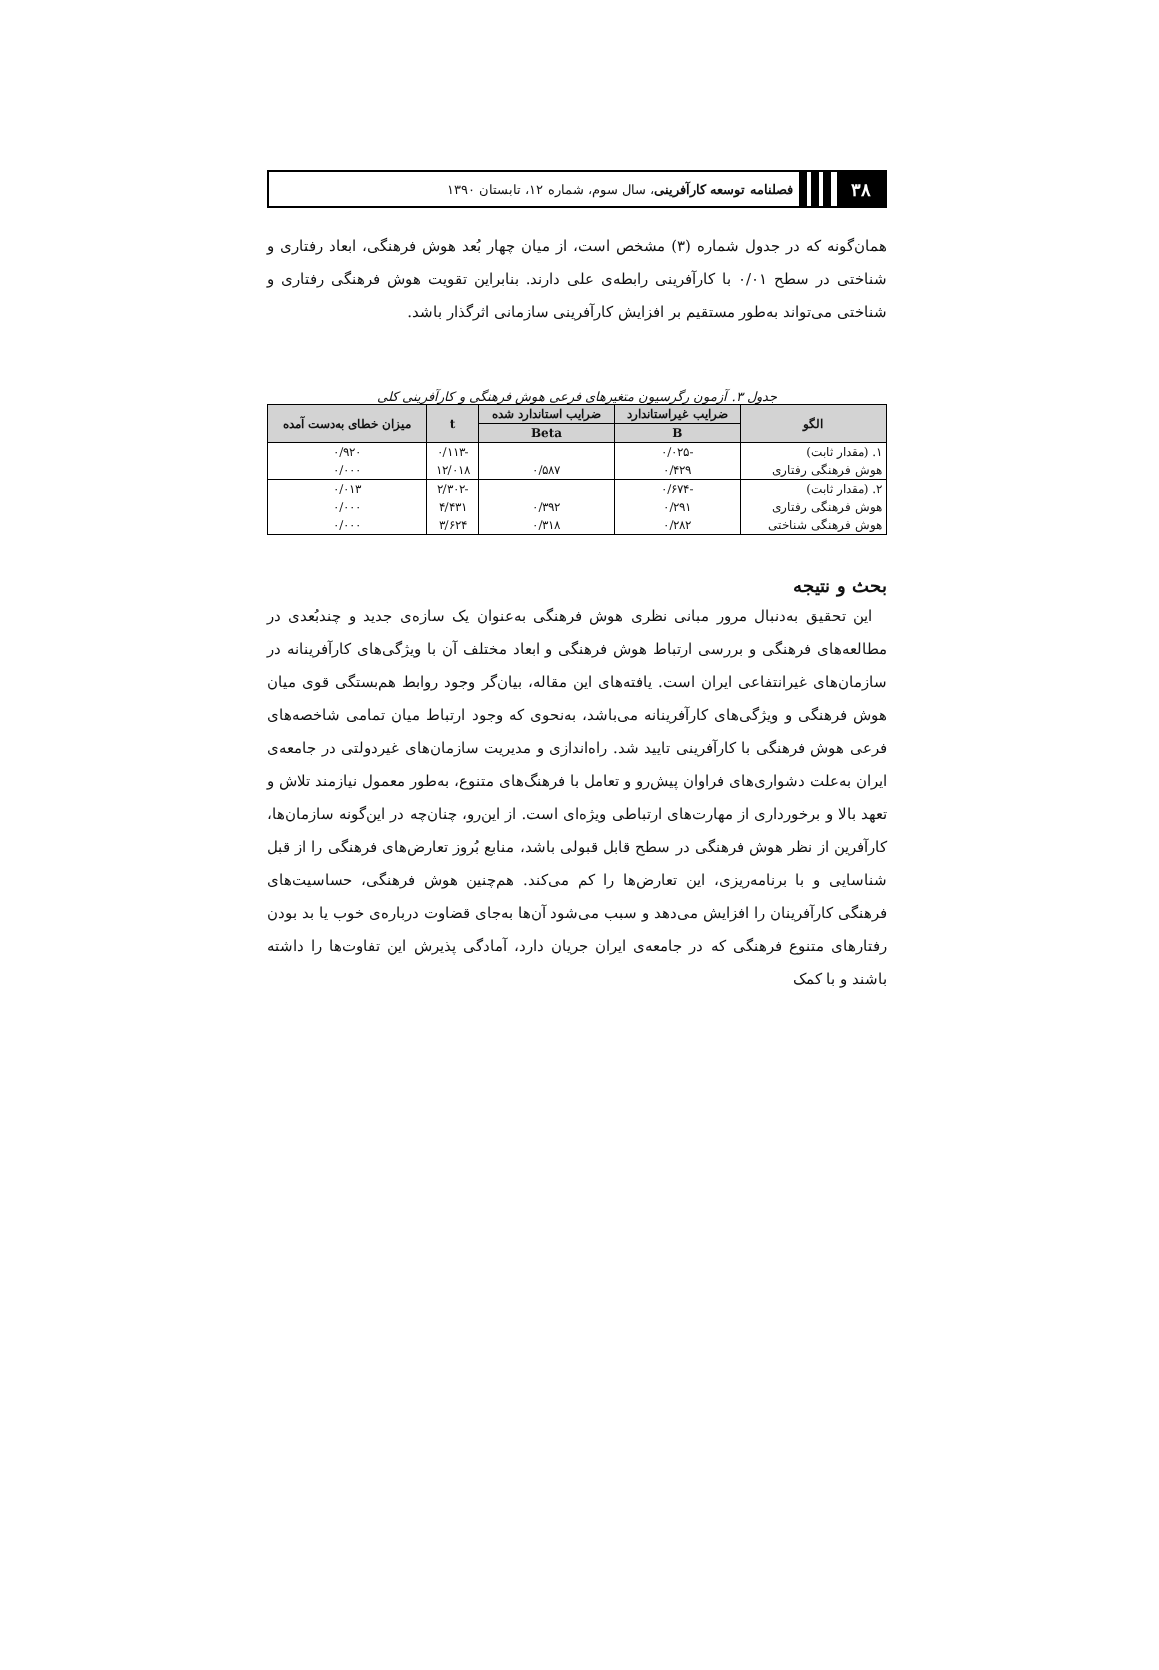۳۸
فصلنامه توسعه کارآفرینی، سال سوم، شماره ۱۲، تابستان ۱۳۹۰
همان‌گونه که در جدول شماره (۳) مشخص است، از میان چهار بُعد هوش فرهنگی، ابعاد رفتاری و شناختی در سطح ۰/۰۱ با کارآفرینی رابطه‌ی علی دارند. بنابراین تقویت هوش فرهنگی رفتاری و شناختی می‌تواند به‌طور مستقیم بر افزایش کارآفرینی سازمانی اثرگذار باشد.
جدول ۳. آزمون رگرسیون متغیرهای فرعی هوش فرهنگی و کارآفرینی کلی
| الگو | ضرایب غیراستاندارد | ضرایب استاندارد شده | t | میزان خطای به‌دست آمده |
| --- | --- | --- | --- | --- |
| | B | Beta | | |
| ۱. (مقدار ثابت) | -۰/۰۲۵ | | -۰/۱۱۳ | ۰/۹۲۰ |
| هوش فرهنگی رفتاری | ۰/۴۲۹ | ۰/۵۸۷ | ۱۲/۰۱۸ | ۰/۰۰۰ |
| ۲. (مقدار ثابت) | -۰/۶۷۴ | | -۲/۳۰۲ | ۰/۰۱۳ |
| هوش فرهنگی رفتاری | ۰/۲۹۱ | ۰/۳۹۲ | ۴/۴۳۱ | ۰/۰۰۰ |
| هوش فرهنگی شناختی | ۰/۲۸۲ | ۰/۳۱۸ | ۳/۶۲۴ | ۰/۰۰۰ |
بحث و نتیجه
 این تحقیق به‌دنبال مرور مبانی نظری هوش فرهنگی به‌عنوان یک سازه‌ی جدید و چندبُعدی در مطالعه‌های فرهنگی و بررسی ارتباط هوش فرهنگی و ابعاد مختلف آن با ویژگی‌های کارآفرینانه در سازمان‌های غیرانتفاعی ایران است. یافته‌های این مقاله، بیان‌گر وجود روابط هم‌بستگی قوی میان هوش فرهنگی و ویژگی‌های کارآفرینانه می‌باشد، به‌نحوی که وجود ارتباط میان تمامی شاخصه‌های فرعی هوش فرهنگی با کارآفرینی تایید شد. راه‌اندازی و مدیریت سازمان‌های غیردولتی در جامعه‌ی ایران به‌علت دشواری‌های فراوان پیش‌رو و تعامل با فرهنگ‌های متنوع، به‌طور معمول نیازمند تلاش و تعهد بالا و برخورداری از مهارت‌های ارتباطی ویژه‌ای است. از این‌رو، چنان‌چه در این‌گونه سازمان‌ها، کارآفرین از نظر هوش فرهنگی در سطح قابل قبولی باشد، منابع بُروز تعارض‌های فرهنگی را از قبل شناسایی و با برنامه‌ریزی، این تعارض‌ها را کم می‌کند. هم‌چنین هوش فرهنگی، حساسیت‌های فرهنگی کارآفرینان را افزایش می‌دهد و سبب می‌شود آن‌ها به‌جای قضاوت درباره‌ی خوب یا بد بودن رفتارهای متنوع فرهنگی که در جامعه‌ی ایران جریان دارد، آمادگی پذیرش این تفاوت‌ها را داشته باشند و با کمک